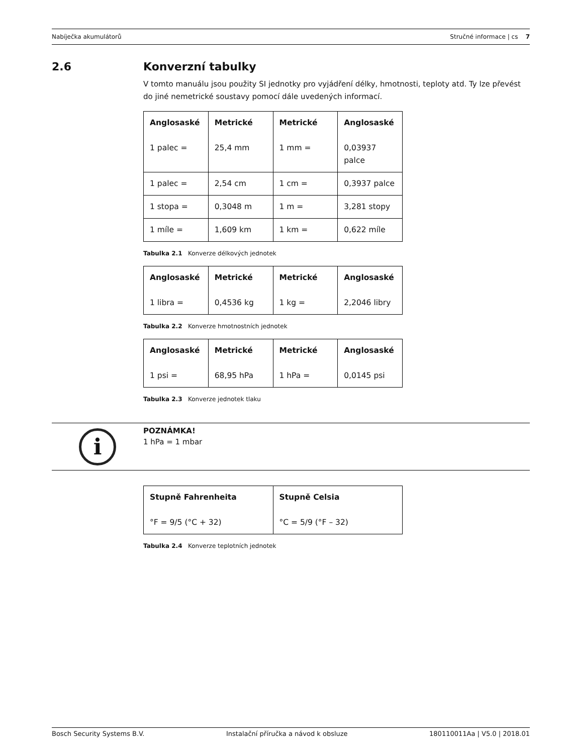Nabíječka akumulátorů Stručné informace | cs 7
2.6 Konverzní tabulky
V tomto manuálu jsou použity SI jednotky pro vyjádření délky, hmotnosti, teploty atd. Ty lze převést do jiné nemetrické soustavy pomocí dále uvedených informací.
| Anglosaské 1 palec = | Metrické 25,4 mm | Metrické 1 mm = | Anglosaské 0,03937 palce |
| 1 palec = | 2,54 cm | 1 cm = | 0,3937 palce |
| 1 stopa = | 0,3048 m | 1 m = | 3,281 stopy |
| 1 míle = | 1,609 km | 1 km = | 0,622 míle |
Tabulka 2.1 Konverze délkových jednotek
| Anglosaské 1 libra = | Metrické 0,4536 kg | Metrické 1 kg = | Anglosaské 2,2046 libry |
Tabulka 2.2 Konverze hmotnostních jednotek
| Anglosaské 1 psi = | Metrické 68,95 hPa | Metrické 1 hPa = | Anglosaské 0,0145 psi |
Tabulka 2.3 Konverze jednotek tlaku
i
POZNÁMKA!
1 hPa = 1 mbar
| Stupně Fahrenheita °F = 9/5 (°C + 32) | Stupně Celsia °C = 5/9 (°F – 32) |
Tabulka 2.4 Konverze teplotních jednotek
Bosch Security Systems B.V. Instalační příručka a návod k obsluze 180110011Aa | V5.0 | 2018.01